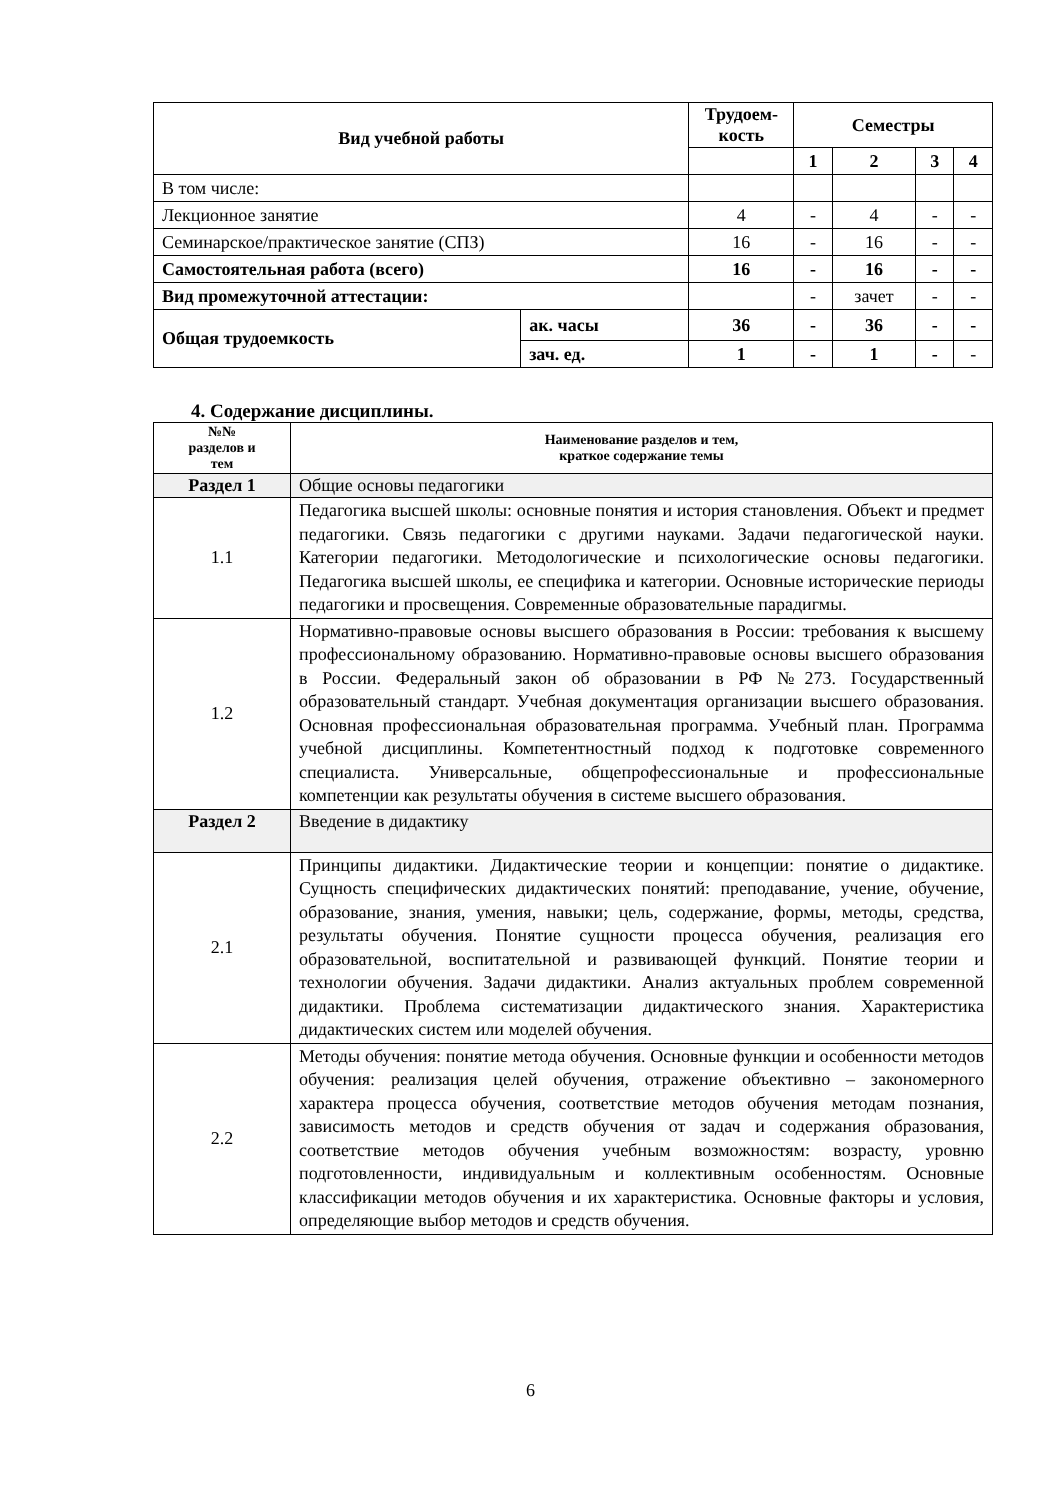| Вид учебной работы | | Трудоем- кость | Семестры | | | |
| --- | --- | --- | --- | --- | --- | --- |
| | | | 1 | 2 | 3 | 4 |
| В том числе: | | | | | | |
| Лекционное занятие | | 4 | - | 4 | - | - |
| Семинарское/практическое занятие (СПЗ) | | 16 | - | 16 | - | - |
| Самостоятельная работа (всего) | | 16 | - | 16 | - | - |
| Вид промежуточной аттестации: | | | - | зачет | - | - |
| Общая трудоемкость | ак. часы | 36 | - | 36 | - | - |
| | зач. ед. | 1 | - | 1 | - | - |
4. Содержание дисциплины.
| №№ разделов и тем | Наименование разделов и тем, краткое содержание темы |
| --- | --- |
| Раздел 1 | Общие основы педагогики |
| 1.1 | Педагогика высшей школы: основные понятия и история становления. Объект и предмет педагогики. Связь педагогики с другими науками. Задачи педагогической науки. Категории педагогики. Методологические и психологические основы педагогики. Педагогика высшей школы, ее специфика и категории. Основные исторические периоды педагогики и просвещения. Современные образовательные парадигмы. |
| 1.2 | Нормативно-правовые основы высшего образования в России: требования к высшему профессиональному образованию. Нормативно-правовые основы высшего образования в России. Федеральный закон об образовании в РФ №273. Государственный образовательный стандарт. Учебная документация организации высшего образования. Основная профессиональная образовательная программа. Учебный план. Программа учебной дисциплины. Компетентностный подход к подготовке современного специалиста. Универсальные, общепрофессиональные и профессиональные компетенции как результаты обучения в системе высшего образования. |
| Раздел 2 | Введение в дидактику |
| 2.1 | Принципы дидактики. Дидактические теории и концепции: понятие о дидактике. Сущность специфических дидактических понятий: преподавание, учение, обучение, образование, знания, умения, навыки; цель, содержание, формы, методы, средства, результаты обучения. Понятие сущности процесса обучения, реализация его образовательной, воспитательной и развивающей функций. Понятие теории и технологии обучения. Задачи дидактики. Анализ актуальных проблем современной дидактики. Проблема систематизации дидактического знания. Характеристика дидактических систем или моделей обучения. |
| 2.2 | Методы обучения: понятие метода обучения. Основные функции и особенности методов обучения: реализация целей обучения, отражение объективно – закономерного характера процесса обучения, соответствие методов обучения методам познания, зависимость методов и средств обучения от задач и содержания образования, соответствие методов обучения учебным возможностям: возрасту, уровню подготовленности, индивидуальным и коллективным особенностям. Основные классификации методов обучения и их характеристика. Основные факторы и условия, определяющие выбор методов и средств обучения. |
6